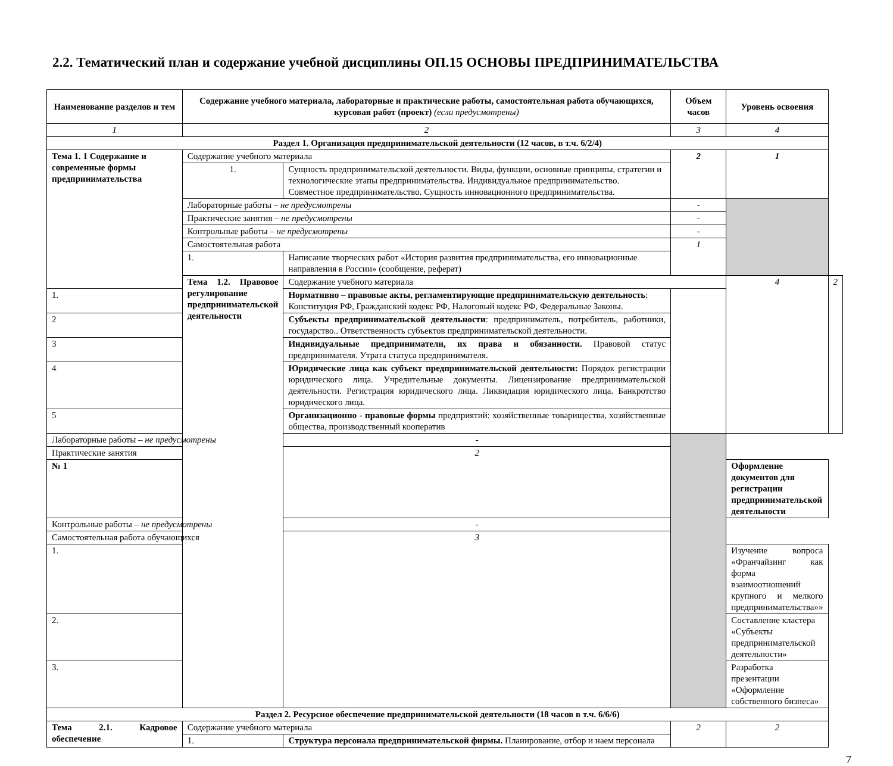2.2. Тематический план и содержание учебной дисциплины ОП.15 ОСНОВЫ ПРЕДПРИНИМАТЕЛЬСТВА
| Наименование разделов и тем | Содержание учебного материала, лабораторные и практические работы, самостоятельная работа обучающихся, курсовая работ (проект) (если предусмотрены) | | Объем часов | Уровень освоения | |
| --- | --- | --- | --- | --- | --- |
| 1 | 2 | | 3 | 4 | |
| Раздел 1. Организация предпринимательской деятельности (12 часов, в т.ч. 6/2/4) | | | | | |
| Тема 1. 1 Содержание и современные формы предпринимательства | Содержание учебного материала | | 2 | 1 | |
| | 1. | Сущность предпринимательской деятельности. Виды, функции, основные принципы, стратегии и технологические этапы предпринимательства. Индивидуальное предпринимательство. Совместное предпринимательство. Сущность инновационного предпринимательства. | | | |
| | Лабораторные работы – не предусмотрены | | - | | |
| | Практические занятия – не предусмотрены | | - | | |
| | Контрольные работы – не предусмотрены | | - | | |
| | Самостоятельная работа | | 1 | | |
| | 1. | Написание творческих работ «История развития предпринимательства, его инновационные направления в России» (сообщение, реферат) | | | |
| | Тема 1.2. Правовое регулирование предпринимательской деятельности | Содержание учебного материала | | 4 | 2 |
| 1. | | Нормативно – правовые акты, регламентирующие предпринимательскую деятельность : Конституция РФ, Гражданский кодекс РФ, Налоговый кодекс РФ, Федеральные Законы. | | | |
| 2 | | Субъекты предпринимательской деятельности : предприниматель, потребитель, работники, государство.. Ответственность субъектов предпринимательской деятельности. | | | |
| 3 | | Индивидуальные предприниматели, их права и обязанности. Правовой статус предпринимателя. Утрата статуса предпринимателя. | | | |
| 4 | | Юридические лица как субъект предпринимательской деятельности: Порядок регистрации юридического лица. Учредительные документы. Лицензирование предпринимательской деятельности. Регистрация юридического лица. Ликвидация юридического лица. Банкротство юридического лица. | | | |
| 5 | | Организационно - правовые формы предприятий: хозяйственные товарищества, хозяйственные общества, производственный кооператив | | | |
| Лабораторные работы – не предусмотрены | | - | | | |
| Практические занятия | | 2 | | | |
| № 1 | | | | Оформление документов для регистрации предпринимательской деятельности | |
| Контрольные работы – не предусмотрены | | - | | | |
| Самостоятельная работа обучающихся | | 3 | | | |
| 1. | | | | Изучение вопроса «Франчайзинг как форма взаимоотношений крупного и мелкого предпринимательства»» | |
| 2. | | | | Составление кластера «Субъекты предпринимательской деятельности» | |
| 3. | | | | Разработка презентации «Оформление собственного бизнеса» | |
| Раздел 2. Ресурсное обеспечение предпринимательской деятельности (18 часов в т.ч. 6/6/6) | | | | | |
| Тема 2.1. Кадровое обеспечение | Содержание учебного материала | | 2 | 2 | |
| | 1. | Структура персонала предпринимательской фирмы. Планирование, отбор и наем персонала | | | |
7